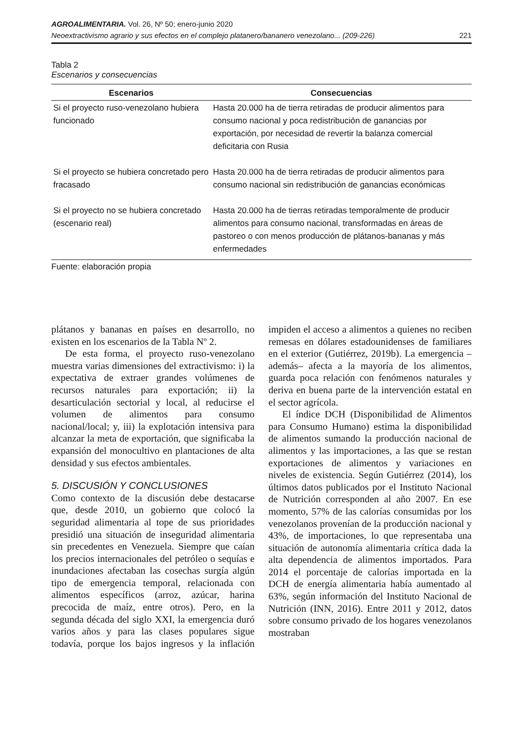AGROALIMENTARIA. Vol. 26, Nº 50; enero-junio 2020
Neoextractivismo agrario y sus efectos en el complejo platanero/bananero venezolano... (209-226) 221
Tabla 2
Escenarios y consecuencias
| Escenarios | Consecuencias |
| --- | --- |
| Si el proyecto ruso-venezolano hubiera funcionado | Hasta 20.000 ha de tierra retiradas de producir alimentos para consumo nacional y poca redistribución de ganancias por exportación, por necesidad de revertir la balanza comercial deficitaria con Rusia |
| Si el proyecto se hubiera concretado pero fracasado | Hasta 20.000 ha de tierra retiradas de producir alimentos para consumo nacional sin redistribución de ganancias económicas |
| Si el proyecto no se hubiera concretado (escenario real) | Hasta 20.000 ha de tierras retiradas temporalmente de producir alimentos para consumo nacional, transformadas en áreas de pastoreo o con menos producción de plátanos-bananas y más enfermedades |
Fuente: elaboración propia
plátanos y bananas en países en desarrollo, no existen en los escenarios de la Tabla Nº 2.
De esta forma, el proyecto ruso-venezolano muestra varias dimensiones del extractivismo: i) la expectativa de extraer grandes volúmenes de recursos naturales para exportación; ii) la desarticulación sectorial y local, al reducirse el volumen de alimentos para consumo nacional/local; y, iii) la explotación intensiva para alcanzar la meta de exportación, que significaba la expansión del monocultivo en plantaciones de alta densidad y sus efectos ambientales.
5. DISCUSIÓN Y CONCLUSIONES
Como contexto de la discusión debe destacarse que, desde 2010, un gobierno que colocó la seguridad alimentaria al tope de sus prioridades presidió una situación de inseguridad alimentaria sin precedentes en Venezuela. Siempre que caían los precios internacionales del petróleo o sequías e inundaciones afectaban las cosechas surgía algún tipo de emergencia temporal, relacionada con alimentos específicos (arroz, azúcar, harina precocida de maíz, entre otros). Pero, en la segunda década del siglo XXI, la emergencia duró varios años y para las clases populares sigue todavía, porque los bajos ingresos y la inflación impiden el acceso a alimentos a quienes no reciben remesas en dólares estadounidenses de familiares en el exterior (Gutiérrez, 2019b). La emergencia –además– afecta a la mayoría de los alimentos, guarda poca relación con fenómenos naturales y deriva en buena parte de la intervención estatal en el sector agrícola.
El índice DCH (Disponibilidad de Alimentos para Consumo Humano) estima la disponibilidad de alimentos sumando la producción nacional de alimentos y las importaciones, a las que se restan exportaciones de alimentos y variaciones en niveles de existencia. Según Gutiérrez (2014), los últimos datos publicados por el Instituto Nacional de Nutrición corresponden al año 2007. En ese momento, 57% de las calorías consumidas por los venezolanos provenían de la producción nacional y 43%, de importaciones, lo que representaba una situación de autonomía alimentaria crítica dada la alta dependencia de alimentos importados. Para 2014 el porcentaje de calorías importada en la DCH de energía alimentaria había aumentado al 63%, según información del Instituto Nacional de Nutrición (INN, 2016). Entre 2011 y 2012, datos sobre consumo privado de los hogares venezolanos mostraban